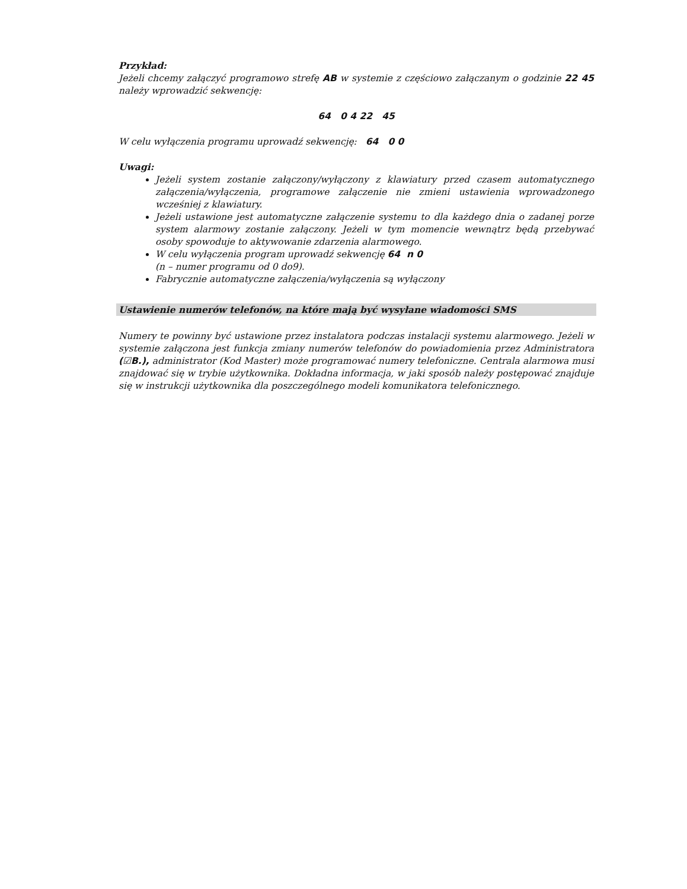Przykład:
Jeżeli chcemy załączyć programowo strefę AB w systemie z częściowo załączanym o godzinie 22 45 należy wprowadzić sekwencję:
64 0 4 22 45
W celu wyłączenia programu uprowadź sekwencję: 64 0 0
Uwagi:
Jeżeli system zostanie załączony/wyłączony z klawiatury przed czasem automatycznego załączenia/wyłączenia, programowe załączenie nie zmieni ustawienia wprowadzonego wcześniej z klawiatury.
Jeżeli ustawione jest automatyczne załączenie systemu to dla każdego dnia o zadanej porze system alarmowy zostanie załączony. Jeżeli w tym momencie wewnątrz będą przebywać osoby spowoduje to aktywowanie zdarzenia alarmowego.
W celu wyłączenia program uprowadź sekwencję 64 n 0
(n – numer programu od 0 do9).
Fabrycznie automatyczne załączenia/wyłączenia są wyłączony
Ustawienie numerów telefonów, na które mają być wysyłane wiadomości SMS
Numery te powinny być ustawione przez instalatora podczas instalacji systemu alarmowego. Jeżeli w systemie załączona jest funkcja zmiany numerów telefonów do powiadomienia przez Administratora (☑B.), administrator (Kod Master) może programować numery telefoniczne. Centrala alarmowa musi znajdować się w trybie użytkownika. Dokładna informacja, w jaki sposób należy postępować znajduje się w instrukcji użytkownika dla poszczególnego modeli komunikatora telefonicznego.